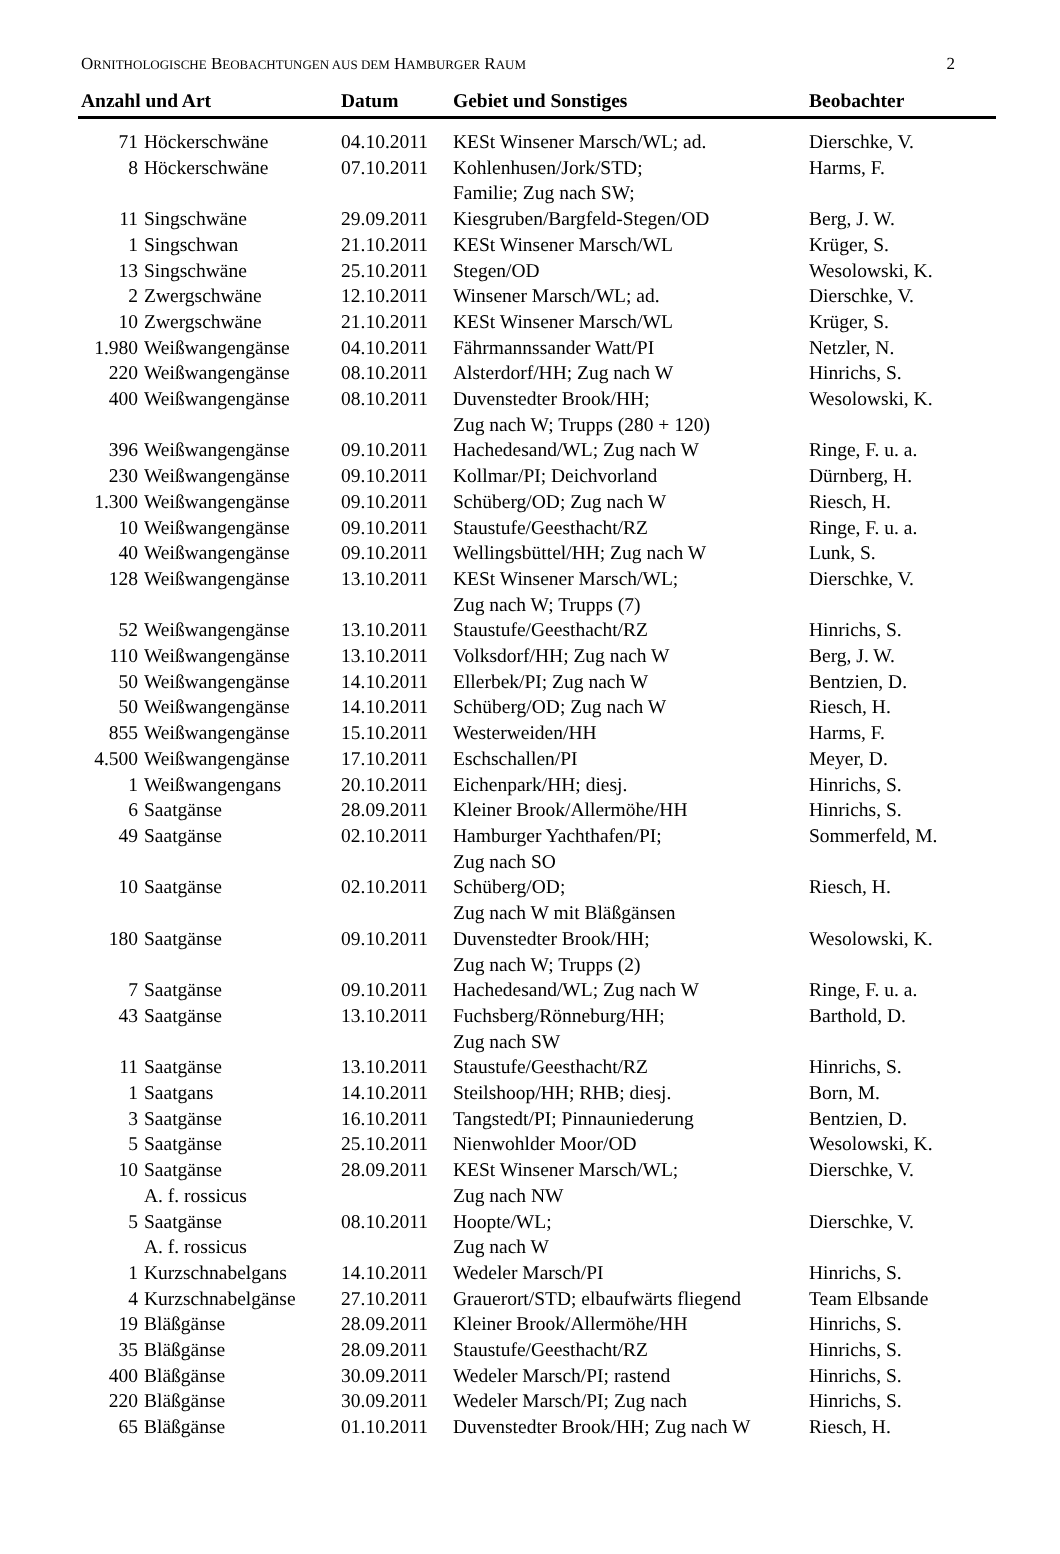ORNITHOLOGISCHE BEOBACHTUNGEN AUS DEM HAMBURGER RAUM 2
| Anzahl und Art | | Datum | Gebiet und Sonstiges | Beobachter |
| --- | --- | --- | --- | --- |
| 71 | Höckerschwäne | 04.10.2011 | KESt Winsener Marsch/WL; ad. | Dierschke, V. |
| 8 | Höckerschwäne | 07.10.2011 | Kohlenhusen/Jork/STD; Familie; Zug nach SW; | Harms, F. |
| 11 | Singschwäne | 29.09.2011 | Kiesgruben/Bargfeld-Stegen/OD | Berg, J. W. |
| 1 | Singschwan | 21.10.2011 | KESt Winsener Marsch/WL | Krüger, S. |
| 13 | Singschwäne | 25.10.2011 | Stegen/OD | Wesolowski, K. |
| 2 | Zwergschwäne | 12.10.2011 | Winsener Marsch/WL; ad. | Dierschke, V. |
| 10 | Zwergschwäne | 21.10.2011 | KESt Winsener Marsch/WL | Krüger, S. |
| 1.980 | Weißwangengänse | 04.10.2011 | Fährmannssander Watt/PI | Netzler, N. |
| 220 | Weißwangengänse | 08.10.2011 | Alsterdorf/HH; Zug nach W | Hinrichs, S. |
| 400 | Weißwangengänse | 08.10.2011 | Duvenstedter Brook/HH; Zug nach W; Trupps (280 + 120) | Wesolowski, K. |
| 396 | Weißwangengänse | 09.10.2011 | Hachedesand/WL; Zug nach W | Ringe, F. u. a. |
| 230 | Weißwangengänse | 09.10.2011 | Kollmar/PI; Deichvorland | Dürnberg, H. |
| 1.300 | Weißwangengänse | 09.10.2011 | Schüberg/OD; Zug nach W | Riesch, H. |
| 10 | Weißwangengänse | 09.10.2011 | Staustufe/Geesthacht/RZ | Ringe, F. u. a. |
| 40 | Weißwangengänse | 09.10.2011 | Wellingsbüttel/HH; Zug nach W | Lunk, S. |
| 128 | Weißwangengänse | 13.10.2011 | KESt Winsener Marsch/WL; Zug nach W; Trupps (7) | Dierschke, V. |
| 52 | Weißwangengänse | 13.10.2011 | Staustufe/Geesthacht/RZ | Hinrichs, S. |
| 110 | Weißwangengänse | 13.10.2011 | Volksdorf/HH; Zug nach W | Berg, J. W. |
| 50 | Weißwangengänse | 14.10.2011 | Ellerbek/PI; Zug nach W | Bentzien, D. |
| 50 | Weißwangengänse | 14.10.2011 | Schüberg/OD; Zug nach W | Riesch, H. |
| 855 | Weißwangengänse | 15.10.2011 | Westerweiden/HH | Harms, F. |
| 4.500 | Weißwangengänse | 17.10.2011 | Eschschallen/PI | Meyer, D. |
| 1 | Weißwangengans | 20.10.2011 | Eichenpark/HH; diesj. | Hinrichs, S. |
| 6 | Saatgänse | 28.09.2011 | Kleiner Brook/Allermöhe/HH | Hinrichs, S. |
| 49 | Saatgänse | 02.10.2011 | Hamburger Yachthafen/PI; Zug nach SO | Sommerfeld, M. |
| 10 | Saatgänse | 02.10.2011 | Schüberg/OD; Zug nach W mit Bläßgänsen | Riesch, H. |
| 180 | Saatgänse | 09.10.2011 | Duvenstedter Brook/HH; Zug nach W; Trupps (2) | Wesolowski, K. |
| 7 | Saatgänse | 09.10.2011 | Hachedesand/WL; Zug nach W | Ringe, F. u. a. |
| 43 | Saatgänse | 13.10.2011 | Fuchsberg/Rönneburg/HH; Zug nach SW | Barthold, D. |
| 11 | Saatgänse | 13.10.2011 | Staustufe/Geesthacht/RZ | Hinrichs, S. |
| 1 | Saatgans | 14.10.2011 | Steilshoop/HH; RHB; diesj. | Born, M. |
| 3 | Saatgänse | 16.10.2011 | Tangstedt/PI; Pinnauniederung | Bentzien, D. |
| 5 | Saatgänse | 25.10.2011 | Nienwohlder Moor/OD | Wesolowski, K. |
| 10 | Saatgänse A. f. rossicus | 28.09.2011 | KESt Winsener Marsch/WL; Zug nach NW | Dierschke, V. |
| 5 | Saatgänse A. f. rossicus | 08.10.2011 | Hoopte/WL; Zug nach W | Dierschke, V. |
| 1 | Kurzschnabelgans | 14.10.2011 | Wedeler Marsch/PI | Hinrichs, S. |
| 4 | Kurzschnabelgänse | 27.10.2011 | Grauerort/STD; elbaufwärts fliegend | Team Elbsande |
| 19 | Bläßgänse | 28.09.2011 | Kleiner Brook/Allermöhe/HH | Hinrichs, S. |
| 35 | Bläßgänse | 28.09.2011 | Staustufe/Geesthacht/RZ | Hinrichs, S. |
| 400 | Bläßgänse | 30.09.2011 | Wedeler Marsch/PI; rastend | Hinrichs, S. |
| 220 | Bläßgänse | 30.09.2011 | Wedeler Marsch/PI; Zug nach | Hinrichs, S. |
| 65 | Bläßgänse | 01.10.2011 | Duvenstedter Brook/HH; Zug nach W | Riesch, H. |